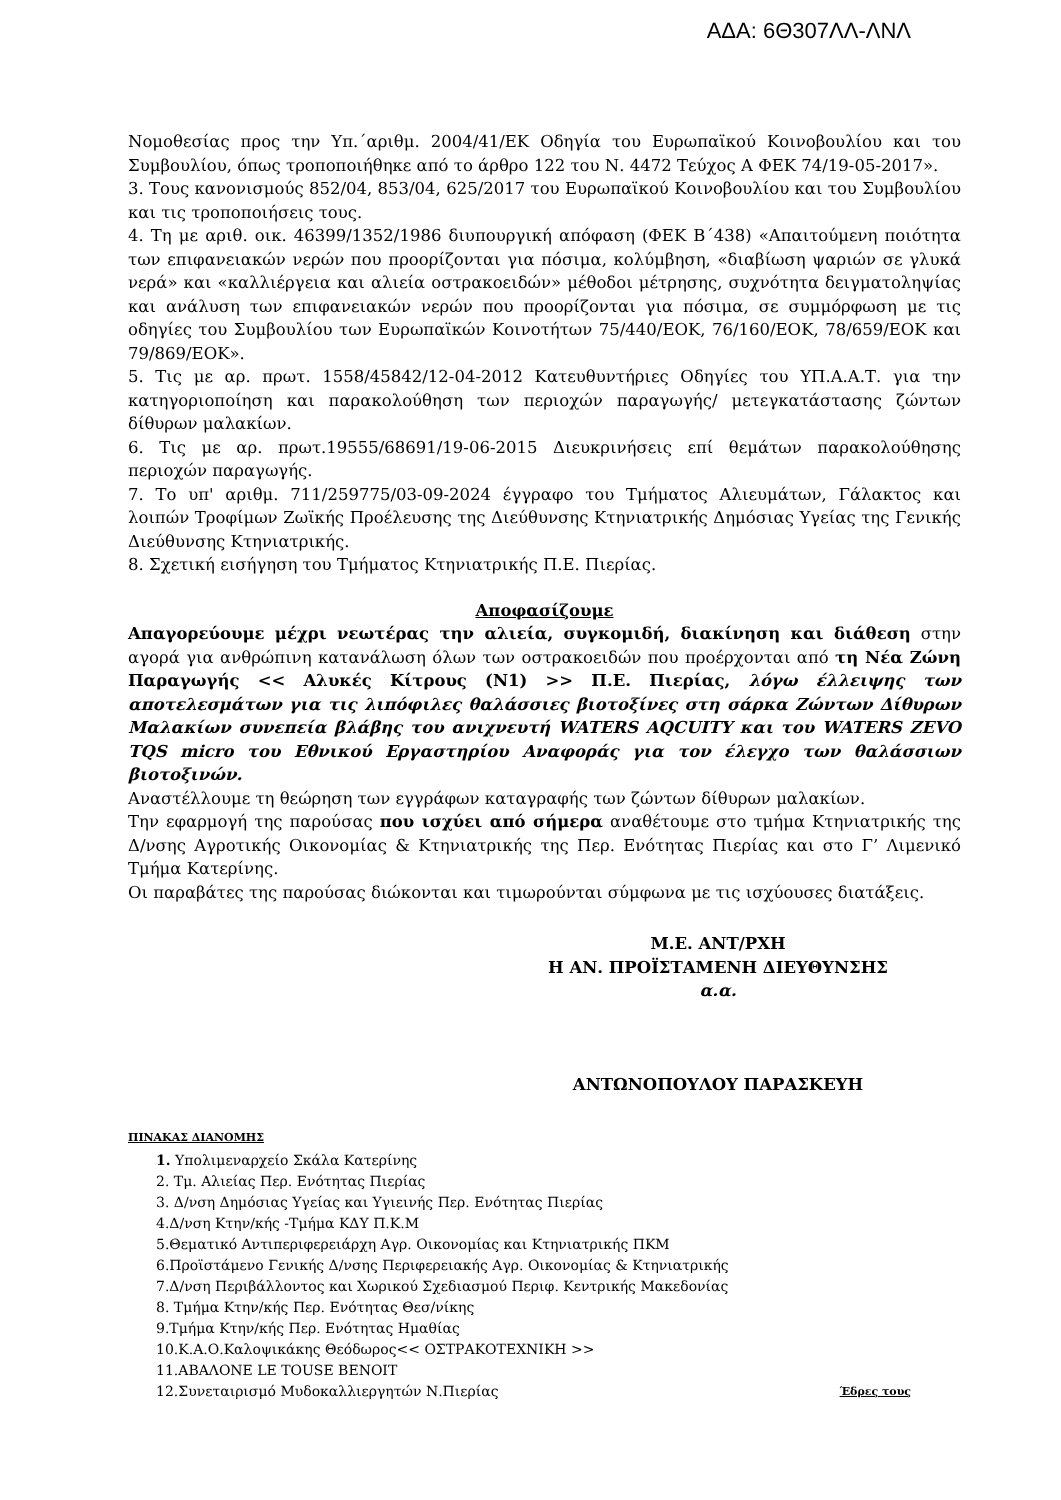ΑΔΑ: 6Θ307ΛΛ-ΛΝΛ
Νομοθεσίας προς την Υπ.΄αριθμ. 2004/41/ΕΚ Οδηγία του Ευρωπαϊκού Κοινοβουλίου και του Συμβουλίου, όπως τροποποιήθηκε από το άρθρο 122 του Ν. 4472 Τεύχος Α ΦΕΚ 74/19-05-2017».
3. Τους κανονισμούς 852/04, 853/04, 625/2017 του Ευρωπαϊκού Κοινοβουλίου και του Συμβουλίου και τις τροποποιήσεις τους.
4. Τη με αριθ. οικ. 46399/1352/1986 διυπουργική απόφαση (ΦΕΚ Β΄438) «Απαιτούμενη ποιότητα των επιφανειακών νερών που προορίζονται για πόσιμα, κολύμβηση, «διαβίωση ψαριών σε γλυκά νερά» και «καλλιέργεια και αλιεία οστρακοειδών» μέθοδοι μέτρησης, συχνότητα δειγματοληψίας και ανάλυση των επιφανειακών νερών που προορίζονται για πόσιμα, σε συμμόρφωση με τις οδηγίες του Συμβουλίου των Ευρωπαϊκών Κοινοτήτων 75/440/ΕΟΚ, 76/160/ΕΟΚ, 78/659/ΕΟΚ και 79/869/ΕΟΚ».
5. Τις με αρ. πρωτ. 1558/45842/12-04-2012 Κατευθυντήριες Οδηγίες του ΥΠ.Α.Α.Τ. για την κατηγοριοποίηση και παρακολούθηση των περιοχών παραγωγής/ μετεγκατάστασης ζώντων δίθυρων μαλακίων.
6. Τις με αρ. πρωτ.19555/68691/19-06-2015 Διευκρινήσεις επί θεμάτων παρακολούθησης περιοχών παραγωγής.
7. Το υπ' αριθμ. 711/259775/03-09-2024 έγγραφο του Τμήματος Αλιευμάτων, Γάλακτος και λοιπών Τροφίμων Ζωϊκής Προέλευσης της Διεύθυνσης Κτηνιατρικής Δημόσιας Υγείας της Γενικής Διεύθυνσης Κτηνιατρικής.
8. Σχετική εισήγηση του Τμήματος Κτηνιατρικής Π.Ε. Πιερίας.
Αποφασίζουμε
Απαγορεύουμε μέχρι νεωτέρας την αλιεία, συγκομιδή, διακίνηση και διάθεση στην αγορά για ανθρώπινη κατανάλωση όλων των οστρακοειδών που προέρχονται από τη Νέα Ζώνη Παραγωγής << Αλυκές Κίτρους (Ν1) >> Π.Ε. Πιερίας, λόγω έλλειψης των αποτελεσμάτων για τις λιπόφιλες θαλάσσιες βιοτοξίνες στη σάρκα Ζώντων Δίθυρων Μαλακίων συνεπεία βλάβης του ανιχνευτή WATERS AQCUITY και του WATERS ZEVO TQS micro του Εθνικού Εργαστηρίου Αναφοράς για τον έλεγχο των θαλάσσιων βιοτοξινών.
Αναστέλλουμε τη θεώρηση των εγγράφων καταγραφής των ζώντων δίθυρων μαλακίων.
Την εφαρμογή της παρούσας που ισχύει από σήμερα αναθέτουμε στο τμήμα Κτηνιατρικής της Δ/νσης Αγροτικής Οικονομίας & Κτηνιατρικής της Περ. Ενότητας Πιερίας και στο Γ’ Λιμενικό Τμήμα Κατερίνης.
Οι παραβάτες της παρούσας διώκονται και τιμωρούνται σύμφωνα με τις ισχύουσες διατάξεις.
Μ.Ε. ΑΝΤ/ΡΧΗ
Η ΑΝ. ΠΡΟΪΣΤΑΜΕΝΗ ΔΙΕΥΘΥΝΣΗΣ
α.α.
ΑΝΤΩΝΟΠΟΥΛΟΥ ΠΑΡΑΣΚΕΥΗ
ΠΙΝΑΚΑΣ ΔΙΑΝΟΜΗΣ
1. Υπολιμεναρχείο Σκάλα Κατερίνης
2. Τμ. Αλιείας Περ. Ενότητας Πιερίας
3. Δ/νση Δημόσιας Υγείας και Υγιεινής Περ. Ενότητας Πιερίας
4.Δ/νση Κτην/κής -Τμήμα ΚΔΥ Π.Κ.Μ
5.Θεματικό Αντιπεριφερειάρχη Αγρ. Οικονομίας και Κτηνιατρικής ΠΚΜ
6.Προϊστάμενο Γενικής Δ/νσης Περιφερειακής Αγρ. Οικονομίας & Κτηνιατρικής
7.Δ/νση Περιβάλλοντος και Χωρικού Σχεδιασμού Περιφ. Κεντρικής Μακεδονίας
8. Τμήμα Κτην/κής Περ. Ενότητας Θεσ/νίκης
9.Τμήμα Κτην/κής Περ. Ενότητας Ημαθίας
10.Κ.Α.Ο.Καλοψικάκης Θεόδωρος<< ΟΣΤΡΑΚΟΤΕΧΝΙΚΗ >>
11.ΑΒΑΛΟΝΕ LE TOUSE BENOIT
12.Συνεταιρισμό Μυδοκαλλιεργητών Ν.Πιερίας Έδρες τους